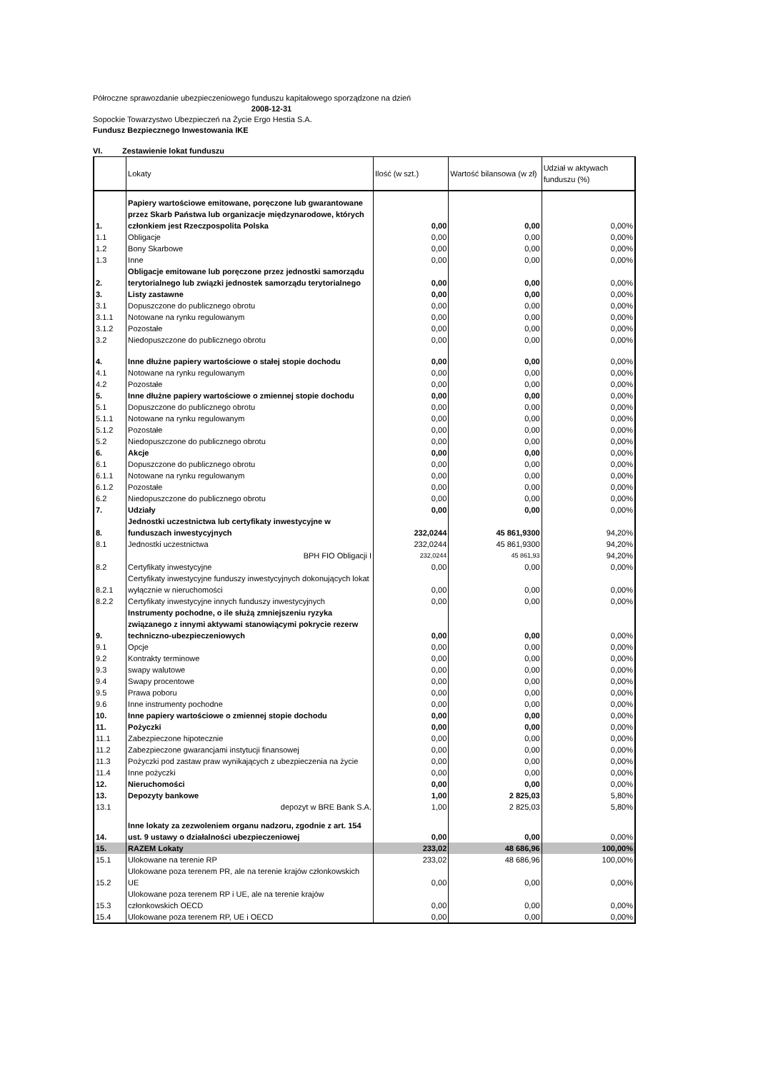Półroczne sprawozdanie ubezpieczeniowego funduszu kapitałowego sporządzone na dzień
2008-12-31
Sopockie Towarzystwo Ubezpieczeń na Życie Ergo Hestia S.A.
Fundusz Bezpiecznego Inwestowania IKE
VI. Zestawienie lokat funduszu
| | Lokaty | Ilość (w szt.) | Wartość bilansowa (w zł) | Udział w aktywach funduszu (%) |
| --- | --- | --- | --- | --- |
| 1. | Papiery wartościowe emitowane, poręczone lub gwarantowane przez Skarb Państwa lub organizacje międzynarodowe, których członkiem jest Rzeczpospolita Polska | 0,00 | 0,00 | 0,00% |
| 1.1 | Obligacje | 0,00 | 0,00 | 0,00% |
| 1.2 | Bony Skarbowe | 0,00 | 0,00 | 0,00% |
| 1.3 | Inne | 0,00 | 0,00 | 0,00% |
| 2. | Obligacje emitowane lub poręczone przez jednostki samorządu terytorialnego lub związki jednostek samorządu terytorialnego | 0,00 | 0,00 | 0,00% |
| 3. | Listy zastawne | 0,00 | 0,00 | 0,00% |
| 3.1 | Dopuszczone do publicznego obrotu | 0,00 | 0,00 | 0,00% |
| 3.1.1 | Notowane na rynku regulowanym | 0,00 | 0,00 | 0,00% |
| 3.1.2 | Pozostałe | 0,00 | 0,00 | 0,00% |
| 3.2 | Niedopuszczone do publicznego obrotu | 0,00 | 0,00 | 0,00% |
| 4. | Inne dłużne papiery wartościowe o stałej stopie dochodu | 0,00 | 0,00 | 0,00% |
| 4.1 | Notowane na rynku regulowanym | 0,00 | 0,00 | 0,00% |
| 4.2 | Pozostałe | 0,00 | 0,00 | 0,00% |
| 5. | Inne dłużne papiery wartościowe o zmiennej stopie dochodu | 0,00 | 0,00 | 0,00% |
| 5.1 | Dopuszczone do publicznego obrotu | 0,00 | 0,00 | 0,00% |
| 5.1.1 | Notowane na rynku regulowanym | 0,00 | 0,00 | 0,00% |
| 5.1.2 | Pozostałe | 0,00 | 0,00 | 0,00% |
| 5.2 | Niedopuszczone do publicznego obrotu | 0,00 | 0,00 | 0,00% |
| 6. | Akcje | 0,00 | 0,00 | 0,00% |
| 6.1 | Dopuszczone do publicznego obrotu | 0,00 | 0,00 | 0,00% |
| 6.1.1 | Notowane na rynku regulowanym | 0,00 | 0,00 | 0,00% |
| 6.1.2 | Pozostałe | 0,00 | 0,00 | 0,00% |
| 6.2 | Niedopuszczone do publicznego obrotu | 0,00 | 0,00 | 0,00% |
| 7. | Udziały | 0,00 | 0,00 | 0,00% |
| 8. | Jednostki uczestnictwa lub certyfikaty inwestycyjne w funduszach inwestycyjnych | 232,0244 | 45 861,9300 | 94,20% |
| 8.1 | Jednostki uczestnictwa | 232,0244 | 45 861,9300 | 94,20% |
| | BPH FIO Obligacji I | 232,0244 | 45 861,93 | 94,20% |
| 8.2 | Certyfikaty inwestycyjne | 0,00 | 0,00 | 0,00% |
| 8.2.1 | Certyfikaty inwestycyjne funduszy inwestycyjnych dokonujących lokat wyłącznie w nieruchomości | 0,00 | 0,00 | 0,00% |
| 8.2.2 | Certyfikaty inwestycyjne innych funduszy inwestycyjnych | 0,00 | 0,00 | 0,00% |
| 9. | Instrumenty pochodne, o ile służą zmniejszeniu ryzyka związanego z innymi aktywami stanowiącymi pokrycie rezerw techniczno-ubezpieczeniowych | 0,00 | 0,00 | 0,00% |
| 9.1 | Opcje | 0,00 | 0,00 | 0,00% |
| 9.2 | Kontrakty terminowe | 0,00 | 0,00 | 0,00% |
| 9.3 | swapy walutowe | 0,00 | 0,00 | 0,00% |
| 9.4 | Swapy procentowe | 0,00 | 0,00 | 0,00% |
| 9.5 | Prawa poboru | 0,00 | 0,00 | 0,00% |
| 9.6 | Inne instrumenty pochodne | 0,00 | 0,00 | 0,00% |
| 10. | Inne papiery wartościowe o zmiennej stopie dochodu | 0,00 | 0,00 | 0,00% |
| 11. | Pożyczki | 0,00 | 0,00 | 0,00% |
| 11.1 | Zabezpieczone hipotecznie | 0,00 | 0,00 | 0,00% |
| 11.2 | Zabezpieczone gwarancjami instytucji finansowej | 0,00 | 0,00 | 0,00% |
| 11.3 | Pożyczki pod zastaw praw wynikających z ubezpieczenia na życie | 0,00 | 0,00 | 0,00% |
| 11.4 | Inne pożyczki | 0,00 | 0,00 | 0,00% |
| 12. | Nieruchomości | 0,00 | 0,00 | 0,00% |
| 13. | Depozyty bankowe | 1,00 | 2 825,03 | 5,80% |
| 13.1 | depozyt w BRE Bank S.A. | 1,00 | 2 825,03 | 5,80% |
| 14. | Inne lokaty za zezwoleniem organu nadzoru, zgodnie z art. 154 ust. 9 ustawy o działalności ubezpieczeniowej | 0,00 | 0,00 | 0,00% |
| 15. | RAZEM Lokaty | 233,02 | 48 686,96 | 100,00% |
| 15.1 | Ulokowane na terenie RP | 233,02 | 48 686,96 | 100,00% |
| 15.2 | Ulokowane poza terenem PR, ale na terenie krajów członkowskich UE | 0,00 | 0,00 | 0,00% |
| 15.3 | Ulokowane poza terenem RP i UE, ale na terenie krajów członkowskich OECD | 0,00 | 0,00 | 0,00% |
| 15.4 | Ulokowane poza terenem RP, UE i OECD | 0,00 | 0,00 | 0,00% |